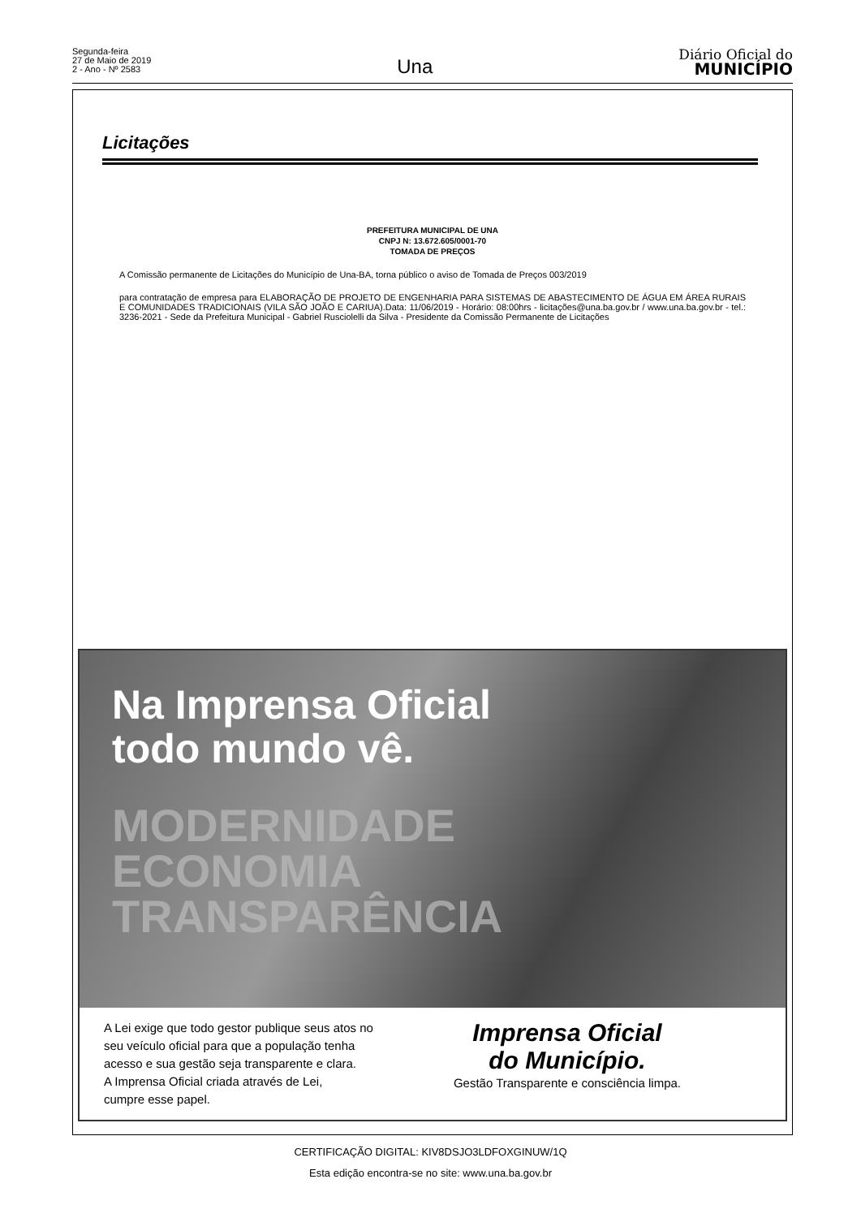Segunda-feira
27 de Maio de 2019
2 - Ano - Nº 2583
Una
Diário Oficial do
MUNICÍPIO
Licitações
PREFEITURA MUNICIPAL DE UNA
CNPJ N: 13.672.605/0001-70
TOMADA DE PREÇOS
A Comissão permanente de Licitações do Município de Una-BA, torna público o aviso de Tomada de Preços 003/2019
para contratação de empresa para ELABORAÇÃO DE PROJETO DE ENGENHARIA PARA SISTEMAS DE ABASTECIMENTO DE ÁGUA EM ÁREA RURAIS E COMUNIDADES TRADICIONAIS (VILA SÃO JOÃO E CARIUA).Data: 11/06/2019 - Horário: 08:00hrs - licitações@una.ba.gov.br / www.una.ba.gov.br - tel.: 3236-2021 - Sede da Prefeitura Municipal - Gabriel Rusciolelli da Silva - Presidente da Comissão Permanente de Licitações
Na Imprensa Oficial
todo mundo vê.
MODERNIDADE
ECONOMIA
TRANSPARÊNCIA
A Lei exige que todo gestor publique seus atos no
seu veículo oficial para que a população tenha
acesso e sua gestão seja transparente e clara.
A Imprensa Oficial criada através de Lei,
cumpre esse papel.
Imprensa Oficial
do Município.
Gestão Transparente e consciência limpa.
CERTIFICAÇÃO DIGITAL: KIV8DSJO3LDFOXGINUW/1Q
Esta edição encontra-se no site: www.una.ba.gov.br